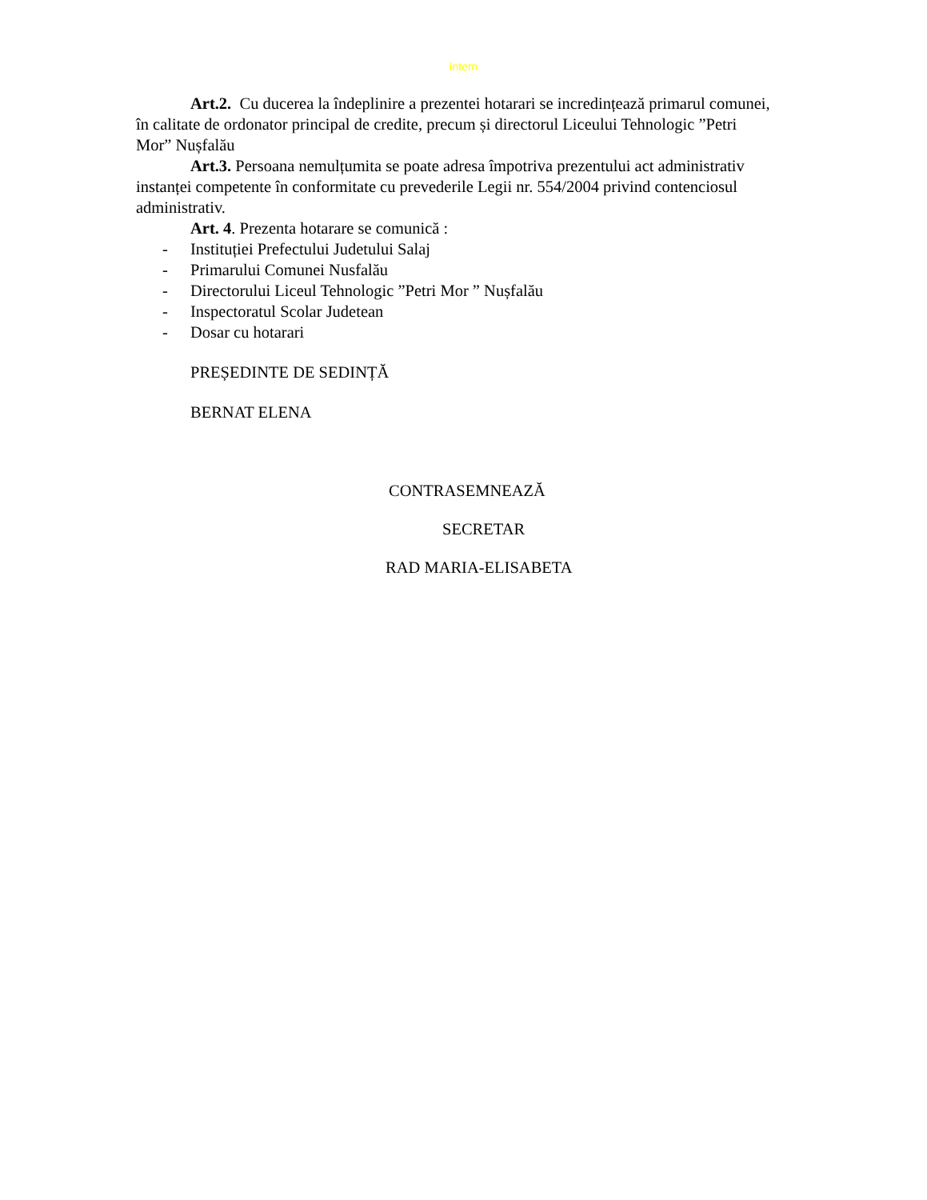Intern
Art.2. Cu ducerea la îndeplinire a prezentei hotarari se incredințează primarul comunei, în calitate de ordonator principal de credite, precum și directorul Liceului Tehnologic ”Petri Mor” Nușfalău
Art.3. Persoana nemulțumita se poate adresa împotriva prezentului act administrativ instanței competente în conformitate cu prevederile Legii nr. 554/2004 privind contenciosul administrativ.
Art. 4. Prezenta hotarare se comunică :
- Instituției Prefectului Judetului Salaj
- Primarului Comunei Nusfalău
- Directorului Liceul Tehnologic ”Petri Mor ” Nușfalău
- Inspectoratul Scolar Judetean
- Dosar cu hotarari
PREȘEDINTE DE SEDINȚĂ
BERNAT ELENA
CONTRASEMNEAZĂ
SECRETAR
RAD MARIA-ELISABETA